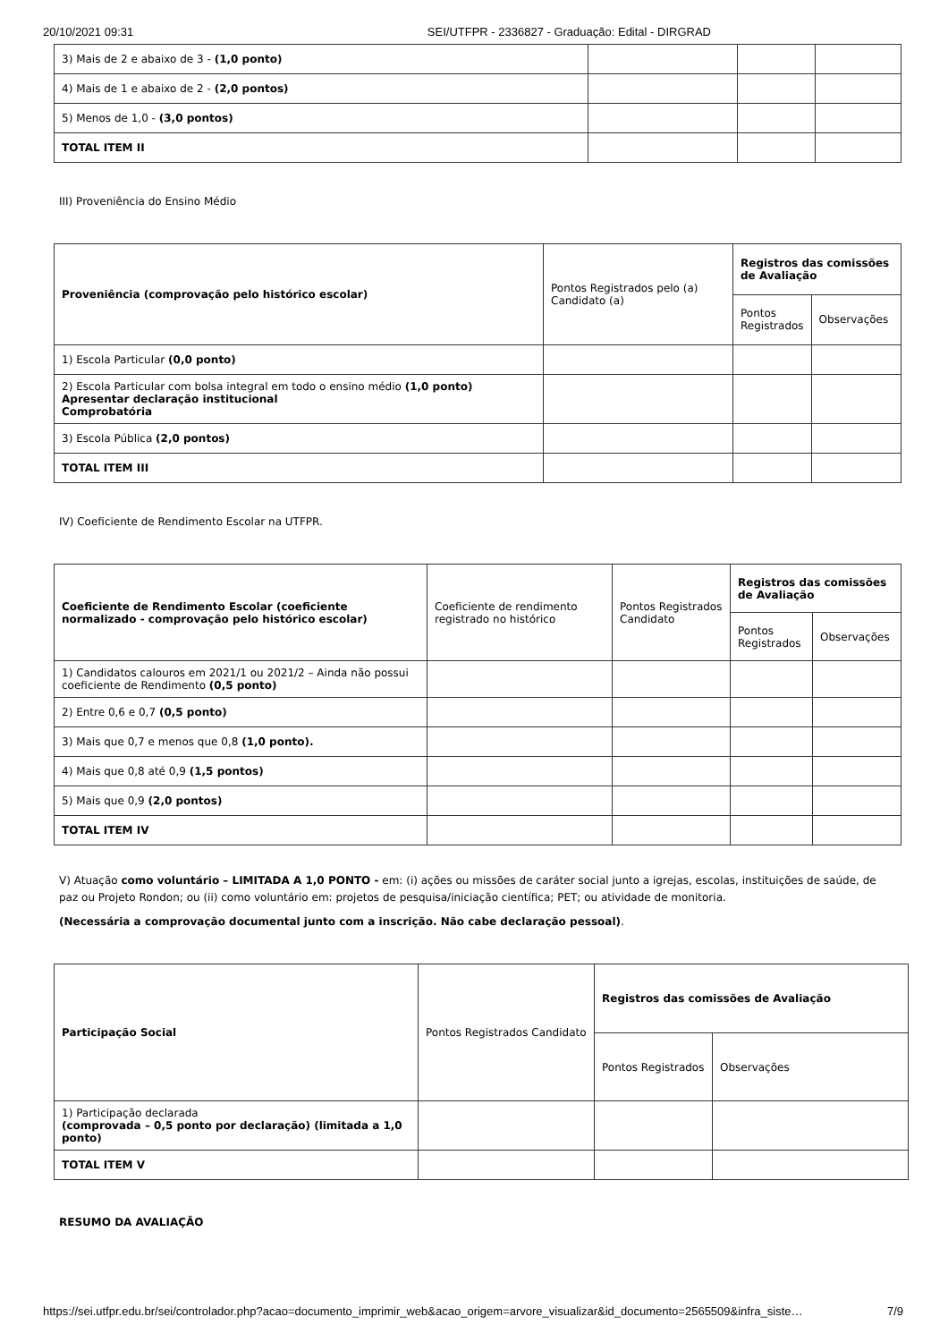20/10/2021 09:31 SEI/UTFPR - 2336827 - Graduação: Edital - DIRGRAD
| 3) Mais de 2 e abaixo de 3 - (1,0 ponto) | | | |
| 4) Mais de 1 e abaixo de 2 - (2,0 pontos) | | | |
| 5) Menos de 1,0 - (3,0 pontos) | | | |
| TOTAL ITEM II | | | |
III) Proveniência do Ensino Médio
| Proveniência (comprovação pelo histórico escolar) | Pontos Registrados pelo (a) Candidato (a) | Registros das comissões de Avaliação | |
| --- | --- | --- | --- |
| | | Pontos Registrados | Observações |
| 1) Escola Particular (0,0 ponto) | | | |
| 2) Escola Particular com bolsa integral em todo o ensino médio (1,0 ponto) Apresentar declaração institucional Comprobatória | | | |
| 3) Escola Pública (2,0 pontos) | | | |
| TOTAL ITEM III | | | |
IV) Coeficiente de Rendimento Escolar na UTFPR.
| Coeficiente de Rendimento Escolar (coeficiente normalizado - comprovação pelo histórico escolar) | Coeficiente de rendimento registrado no histórico | Pontos Registrados Candidato | Registros das comissões de Avaliação | |
| --- | --- | --- | --- | --- |
| | | | Pontos Registrados | Observações |
| 1) Candidatos calouros em 2021/1 ou 2021/2 – Ainda não possui coeficiente de Rendimento (0,5 ponto) | | | | |
| 2) Entre 0,6 e 0,7 (0,5 ponto) | | | | |
| 3) Mais que 0,7 e menos que 0,8 (1,0 ponto). | | | | |
| 4) Mais que 0,8 até 0,9 (1,5 pontos) | | | | |
| 5) Mais que 0,9 (2,0 pontos) | | | | |
| TOTAL ITEM IV | | | | |
V) Atuação como voluntário – LIMITADA A 1,0 PONTO - em: (i) ações ou missões de caráter social junto a igrejas, escolas, instituições de saúde, de paz ou Projeto Rondon; ou (ii) como voluntário em: projetos de pesquisa/iniciação científica; PET; ou atividade de monitoria.
(Necessária a comprovação documental junto com a inscrição. Não cabe declaração pessoal).
| Participação Social | Pontos Registrados Candidato | Registros das comissões de Avaliação | |
| --- | --- | --- | --- |
| | | Pontos Registrados | Observações |
| 1) Participação declarada (comprovada – 0,5 ponto por declaração) (limitada a 1,0 ponto) | | | |
| TOTAL ITEM V | | | |
RESUMO DA AVALIAÇÃO
https://sei.utfpr.edu.br/sei/controlador.php?acao=documento_imprimir_web&acao_origem=arvore_visualizar&id_documento=2565509&infra_siste… 7/9